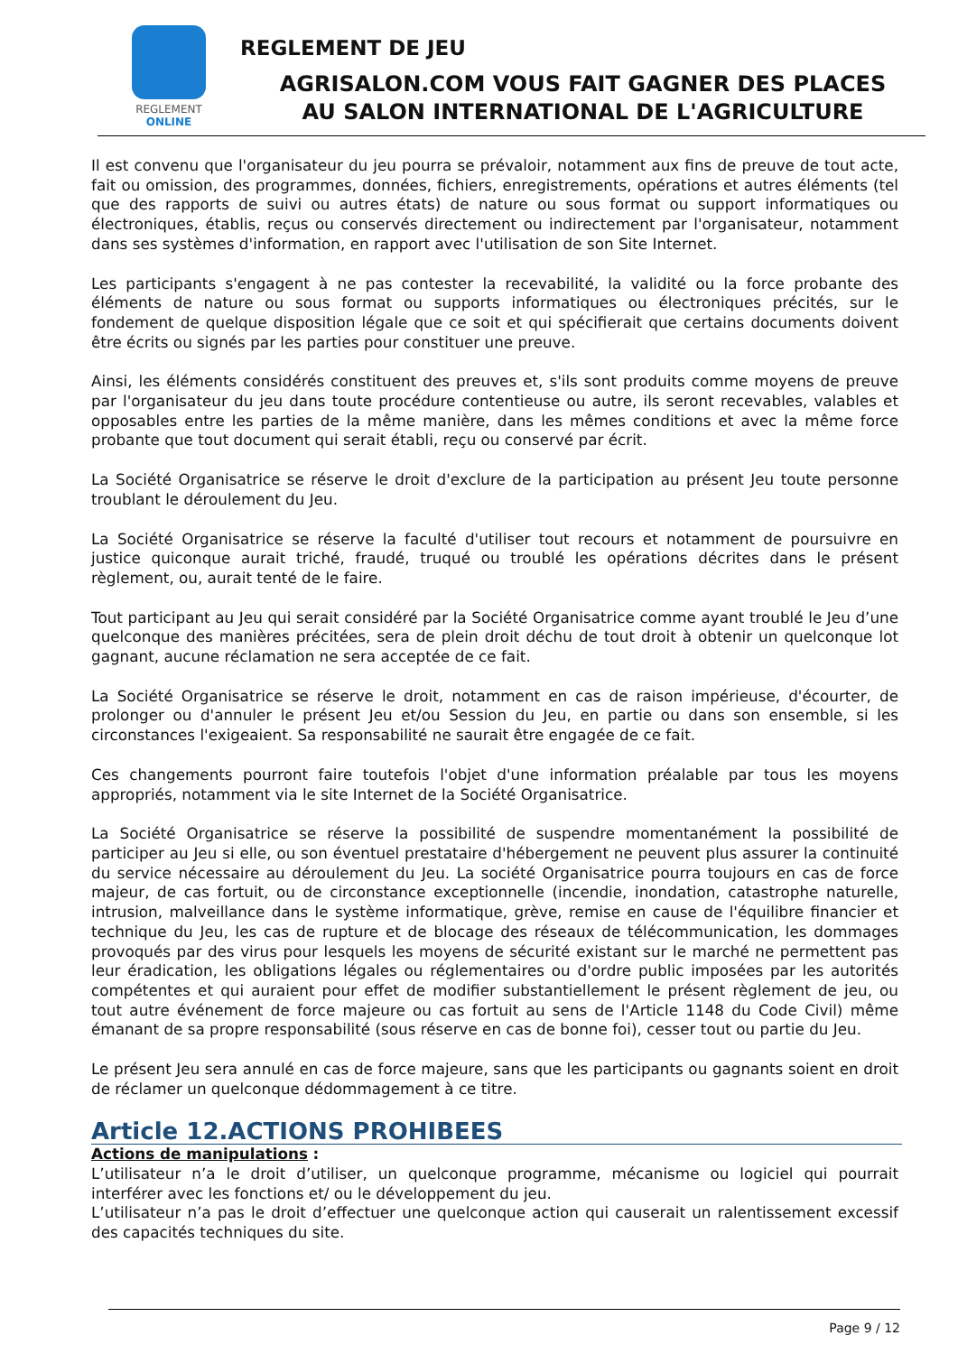REGLEMENT
ONLINE
REGLEMENT DE JEU
AGRISALON.COM VOUS FAIT GAGNER DES PLACES
AU SALON INTERNATIONAL DE L'AGRICULTURE
Il est convenu que l'organisateur du jeu pourra se prévaloir, notamment aux fins de preuve de tout acte, fait ou omission, des programmes, données, fichiers, enregistrements, opérations et autres éléments (tel que des rapports de suivi ou autres états) de nature ou sous format ou support informatiques ou électroniques, établis, reçus ou conservés directement ou indirectement par l'organisateur, notamment dans ses systèmes d'information, en rapport avec l'utilisation de son Site Internet.
Les participants s'engagent à ne pas contester la recevabilité, la validité ou la force probante des éléments de nature ou sous format ou supports informatiques ou électroniques précités, sur le fondement de quelque disposition légale que ce soit et qui spécifierait que certains documents doivent être écrits ou signés par les parties pour constituer une preuve.
Ainsi, les éléments considérés constituent des preuves et, s'ils sont produits comme moyens de preuve par l'organisateur du jeu dans toute procédure contentieuse ou autre, ils seront recevables, valables et opposables entre les parties de la même manière, dans les mêmes conditions et avec la même force probante que tout document qui serait établi, reçu ou conservé par écrit.
La Société Organisatrice se réserve le droit d'exclure de la participation au présent Jeu toute personne troublant le déroulement du Jeu.
La Société Organisatrice se réserve la faculté d'utiliser tout recours et notamment de poursuivre en justice quiconque aurait triché, fraudé, truqué ou troublé les opérations décrites dans le présent règlement, ou, aurait tenté de le faire.
Tout participant au Jeu qui serait considéré par la Société Organisatrice comme ayant troublé le Jeu d’une quelconque des manières précitées, sera de plein droit déchu de tout droit à obtenir un quelconque lot gagnant, aucune réclamation ne sera acceptée de ce fait.
La Société Organisatrice se réserve le droit, notamment en cas de raison impérieuse, d'écourter, de prolonger ou d'annuler le présent Jeu et/ou Session du Jeu, en partie ou dans son ensemble, si les circonstances l'exigeaient. Sa responsabilité ne saurait être engagée de ce fait.
Ces changements pourront faire toutefois l'objet d'une information préalable par tous les moyens appropriés, notamment via le site Internet de la Société Organisatrice.
La Société Organisatrice se réserve la possibilité de suspendre momentanément la possibilité de participer au Jeu si elle, ou son éventuel prestataire d'hébergement ne peuvent plus assurer la continuité du service nécessaire au déroulement du Jeu. La société Organisatrice pourra toujours en cas de force majeur, de cas fortuit, ou de circonstance exceptionnelle (incendie, inondation, catastrophe naturelle, intrusion, malveillance dans le système informatique, grève, remise en cause de l'équilibre financier et technique du Jeu, les cas de rupture et de blocage des réseaux de télécommunication, les dommages provoqués par des virus pour lesquels les moyens de sécurité existant sur le marché ne permettent pas leur éradication, les obligations légales ou réglementaires ou d'ordre public imposées par les autorités compétentes et qui auraient pour effet de modifier substantiellement le présent règlement de jeu, ou tout autre événement de force majeure ou cas fortuit au sens de l'Article 1148 du Code Civil) même émanant de sa propre responsabilité (sous réserve en cas de bonne foi), cesser tout ou partie du Jeu.
Le présent Jeu sera annulé en cas de force majeure, sans que les participants ou gagnants soient en droit de réclamer un quelconque dédommagement à ce titre.
Article 12.ACTIONS PROHIBEES
Actions de manipulations :
L’utilisateur n’a le droit d’utiliser, un quelconque programme, mécanisme ou logiciel qui pourrait interférer avec les fonctions et/ ou le développement du jeu.
L’utilisateur n’a pas le droit d’effectuer une quelconque action qui causerait un ralentissement excessif des capacités techniques du site.
Page 9 / 12